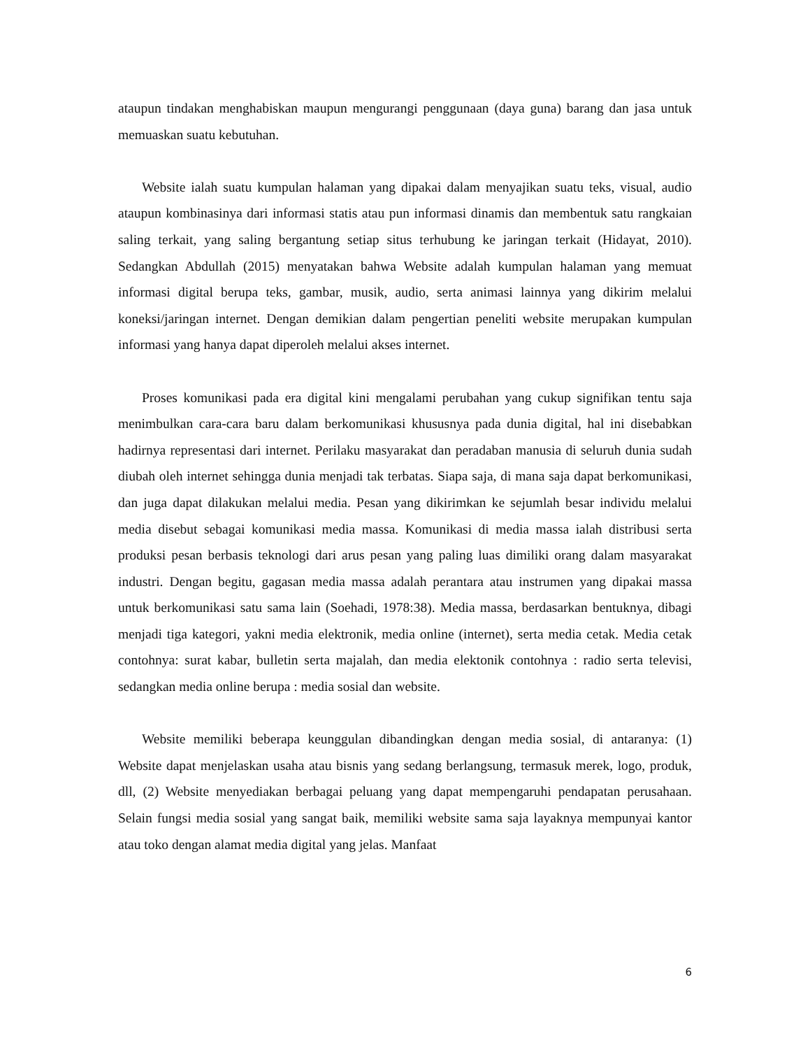ataupun tindakan menghabiskan maupun mengurangi penggunaan (daya guna) barang dan jasa untuk memuaskan suatu kebutuhan.
Website ialah suatu kumpulan halaman yang dipakai dalam menyajikan suatu teks, visual, audio ataupun kombinasinya dari informasi statis atau pun informasi dinamis dan membentuk satu rangkaian saling terkait, yang saling bergantung setiap situs terhubung ke jaringan terkait (Hidayat, 2010). Sedangkan Abdullah (2015) menyatakan bahwa Website adalah kumpulan halaman yang memuat informasi digital berupa teks, gambar, musik, audio, serta animasi lainnya yang dikirim melalui koneksi/jaringan internet. Dengan demikian dalam pengertian peneliti website merupakan kumpulan informasi yang hanya dapat diperoleh melalui akses internet.
Proses komunikasi pada era digital kini mengalami perubahan yang cukup signifikan tentu saja menimbulkan cara-cara baru dalam berkomunikasi khususnya pada dunia digital, hal ini disebabkan hadirnya representasi dari internet. Perilaku masyarakat dan peradaban manusia di seluruh dunia sudah diubah oleh internet sehingga dunia menjadi tak terbatas. Siapa saja, di mana saja dapat berkomunikasi, dan juga dapat dilakukan melalui media. Pesan yang dikirimkan ke sejumlah besar individu melalui media disebut sebagai komunikasi media massa. Komunikasi di media massa ialah distribusi serta produksi pesan berbasis teknologi dari arus pesan yang paling luas dimiliki orang dalam masyarakat industri. Dengan begitu, gagasan media massa adalah perantara atau instrumen yang dipakai massa untuk berkomunikasi satu sama lain (Soehadi, 1978:38). Media massa, berdasarkan bentuknya, dibagi menjadi tiga kategori, yakni media elektronik, media online (internet), serta media cetak. Media cetak contohnya: surat kabar, bulletin serta majalah, dan media elektonik contohnya : radio serta televisi, sedangkan media online berupa : media sosial dan website.
Website memiliki beberapa keunggulan dibandingkan dengan media sosial, di antaranya: (1) Website dapat menjelaskan usaha atau bisnis yang sedang berlangsung, termasuk merek, logo, produk, dll, (2) Website menyediakan berbagai peluang yang dapat mempengaruhi pendapatan perusahaan. Selain fungsi media sosial yang sangat baik, memiliki website sama saja layaknya mempunyai kantor atau toko dengan alamat media digital yang jelas. Manfaat
6